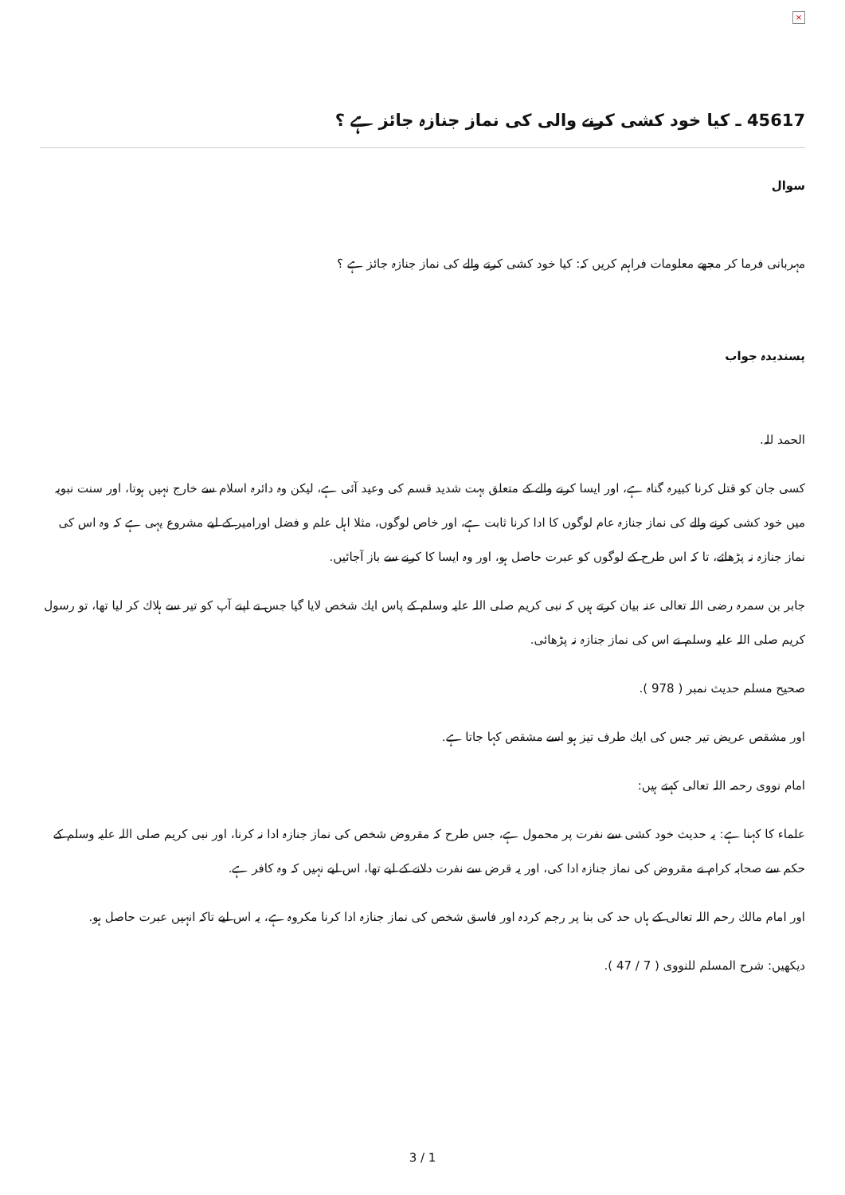×
45617 ـ كيا خود كشى كرنے والى كى نماز جنازہ جائز ہے ؟
سوال
مہربانى فرما كر مجھے معلومات فراہم كريں كہ: كيا خود كشى كرنے والے كى نماز جنازہ جائز ہے ؟
پسنديدہ جواب
الحمد للہ.
كسى جان كو قتل كرنا كبيرہ گناہ ہے، اور ايسا كرنے والے كے متعلق بہت شديد قسم كى وعيد آئى ہے، ليكن وہ دائرہ اسلام سے خارج نہيں ہوتا، اور سنت نبويہ ميں خود كشى كرنے والے كى نماز جنازہ عام لوگوں كا ادا كرنا ثابت ہے، اور خاص لوگوں، مثلا اہل علم و فضل اورامير كے ليے مشروع يہى ہے كہ وہ اس كى نماز جنازہ نہ پڑھائے، تا كہ اس طرح كے لوگوں كو عبرت حاصل ہو، اور وہ ايسا كا كرنے سے باز آجائيں.
جابر بن سمرہ رضى اللہ تعالى عنہ بيان كرتے ہيں كہ نبى كريم صلى اللہ عليہ وسلم كے پاس ايك شخص لايا گيا جس نے اپنے آپ كو تير سے ہلاك كر ليا تھا، تو رسول كريم صلى اللہ عليہ وسلم نے اس كى نماز جنازہ نہ پڑھائى.
صحيح مسلم حديث نمبر ( 978 ).
اور مشقص عريض تير جس كى ايك طرف تيز ہو اسے مشقص كہا جاتا ہے.
امام نووى رحمہ اللہ تعالى كہتے ہيں:
علماء كا كہنا ہے: يہ حديث خود كشى سے نفرت پر محمول ہے، جس طرح كہ مقروض شخص كى نماز جنازہ ادا نہ كرنا، اور نبى كريم صلى اللہ عليہ وسلم كے حكم سے صحابہ كرام نے مقروض كى نماز جنازہ ادا كى، اور يہ قرض سے نفرت دلانے كے ليے تھا، اس ليے نہيں كہ وہ كافر ہے.
اور امام مالك رحم اللہ تعالى كے ہاں حد كى بنا پر رجم كردہ اور فاسق شخص كى نماز جنازہ ادا كرنا مكروہ ہے، يہ اس ليے تاكہ انہيں عبرت حاصل ہو.
ديكھيں: شرح المسلم للنووى ( 7 / 47 ).
3 / 1